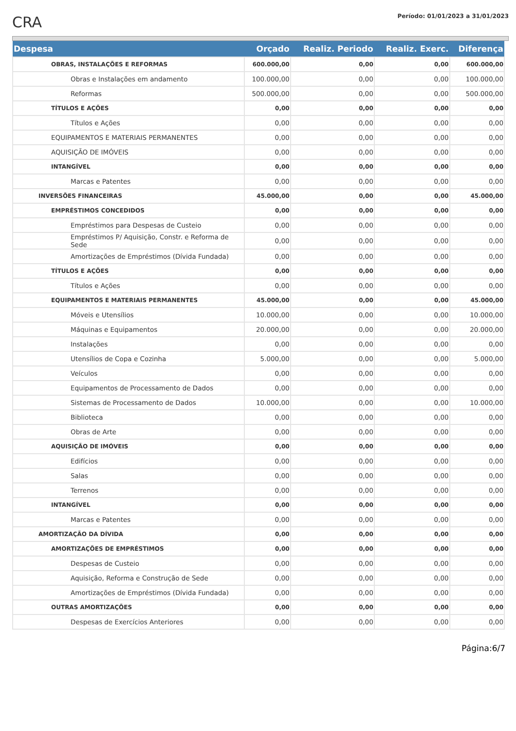CRA
Período: 01/01/2023 a 31/01/2023
| Despesa | Orçado | Realiz. Periodo | Realiz. Exerc. | Diferença |
| --- | --- | --- | --- | --- |
| OBRAS, INSTALAÇÕES E REFORMAS | 600.000,00 | 0,00 | 0,00 | 600.000,00 |
| Obras e Instalações em andamento | 100.000,00 | 0,00 | 0,00 | 100.000,00 |
| Reformas | 500.000,00 | 0,00 | 0,00 | 500.000,00 |
| TÍTULOS E AÇÕES | 0,00 | 0,00 | 0,00 | 0,00 |
| Títulos e Ações | 0,00 | 0,00 | 0,00 | 0,00 |
| EQUIPAMENTOS E MATERIAIS PERMANENTES | 0,00 | 0,00 | 0,00 | 0,00 |
| AQUISIÇÃO DE IMÓVEIS | 0,00 | 0,00 | 0,00 | 0,00 |
| INTANGÍVEL | 0,00 | 0,00 | 0,00 | 0,00 |
| Marcas e Patentes | 0,00 | 0,00 | 0,00 | 0,00 |
| INVERSÕES FINANCEIRAS | 45.000,00 | 0,00 | 0,00 | 45.000,00 |
| EMPRÉSTIMOS CONCEDIDOS | 0,00 | 0,00 | 0,00 | 0,00 |
| Empréstimos para Despesas de Custeio | 0,00 | 0,00 | 0,00 | 0,00 |
| Empréstimos P/ Aquisição, Constr. e Reforma de Sede | 0,00 | 0,00 | 0,00 | 0,00 |
| Amortizações de Empréstimos (Dívida Fundada) | 0,00 | 0,00 | 0,00 | 0,00 |
| TÍTULOS E AÇÕES | 0,00 | 0,00 | 0,00 | 0,00 |
| Títulos e Ações | 0,00 | 0,00 | 0,00 | 0,00 |
| EQUIPAMENTOS E MATERIAIS PERMANENTES | 45.000,00 | 0,00 | 0,00 | 45.000,00 |
| Móveis e Utensílios | 10.000,00 | 0,00 | 0,00 | 10.000,00 |
| Máquinas e Equipamentos | 20.000,00 | 0,00 | 0,00 | 20.000,00 |
| Instalações | 0,00 | 0,00 | 0,00 | 0,00 |
| Utensílios de Copa e Cozinha | 5.000,00 | 0,00 | 0,00 | 5.000,00 |
| Veículos | 0,00 | 0,00 | 0,00 | 0,00 |
| Equipamentos de Processamento de Dados | 0,00 | 0,00 | 0,00 | 0,00 |
| Sistemas de Processamento de Dados | 10.000,00 | 0,00 | 0,00 | 10.000,00 |
| Biblioteca | 0,00 | 0,00 | 0,00 | 0,00 |
| Obras de Arte | 0,00 | 0,00 | 0,00 | 0,00 |
| AQUISIÇÃO DE IMÓVEIS | 0,00 | 0,00 | 0,00 | 0,00 |
| Edifícios | 0,00 | 0,00 | 0,00 | 0,00 |
| Salas | 0,00 | 0,00 | 0,00 | 0,00 |
| Terrenos | 0,00 | 0,00 | 0,00 | 0,00 |
| INTANGÍVEL | 0,00 | 0,00 | 0,00 | 0,00 |
| Marcas e Patentes | 0,00 | 0,00 | 0,00 | 0,00 |
| AMORTIZAÇÃO DA DÍVIDA | 0,00 | 0,00 | 0,00 | 0,00 |
| AMORTIZAÇÕES DE EMPRÉSTIMOS | 0,00 | 0,00 | 0,00 | 0,00 |
| Despesas de Custeio | 0,00 | 0,00 | 0,00 | 0,00 |
| Aquisição, Reforma e Construção de Sede | 0,00 | 0,00 | 0,00 | 0,00 |
| Amortizações de Empréstimos (Dívida Fundada) | 0,00 | 0,00 | 0,00 | 0,00 |
| OUTRAS AMORTIZAÇÕES | 0,00 | 0,00 | 0,00 | 0,00 |
| Despesas de Exercícios Anteriores | 0,00 | 0,00 | 0,00 | 0,00 |
Página:6/7